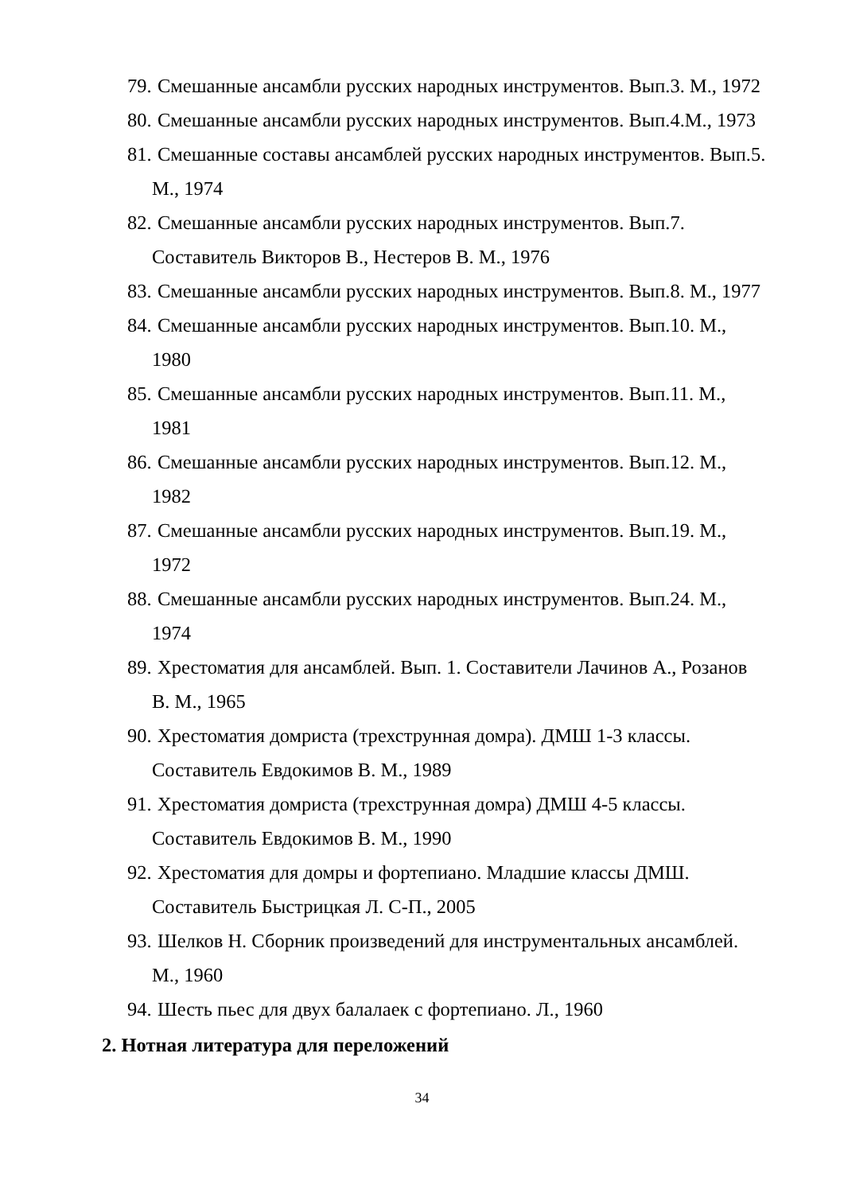79. Смешанные ансамбли русских народных инструментов. Вып.3. М., 1972
80. Смешанные ансамбли русских народных инструментов. Вып.4.М., 1973
81. Смешанные составы ансамблей русских народных инструментов. Вып.5.
М., 1974
82. Смешанные ансамбли русских народных инструментов. Вып.7.
Составитель Викторов В., Нестеров В. М., 1976
83. Смешанные ансамбли русских народных инструментов. Вып.8. М., 1977
84. Смешанные ансамбли русских народных инструментов. Вып.10. М.,
1980
85. Смешанные ансамбли русских народных инструментов. Вып.11. М.,
1981
86. Смешанные ансамбли русских народных инструментов. Вып.12. М.,
1982
87. Смешанные ансамбли русских народных инструментов. Вып.19. М.,
1972
88. Смешанные ансамбли русских народных инструментов. Вып.24. М.,
1974
89. Хрестоматия для ансамблей. Вып. 1. Составители Лачинов А., Розанов
В. М., 1965
90. Хрестоматия домриста (трехструнная домра). ДМШ 1-3 классы.
Составитель Евдокимов В. М., 1989
91. Хрестоматия домриста (трехструнная домра) ДМШ 4-5 классы.
Составитель Евдокимов В. М., 1990
92. Хрестоматия для домры и фортепиано. Младшие классы ДМШ.
Составитель Быстрицкая Л. С-П., 2005
93. Шелков Н. Сборник произведений для инструментальных ансамблей.
М., 1960
94. Шесть пьес для двух балалаек с фортепиано. Л., 1960
2. Нотная литература для переложений
34